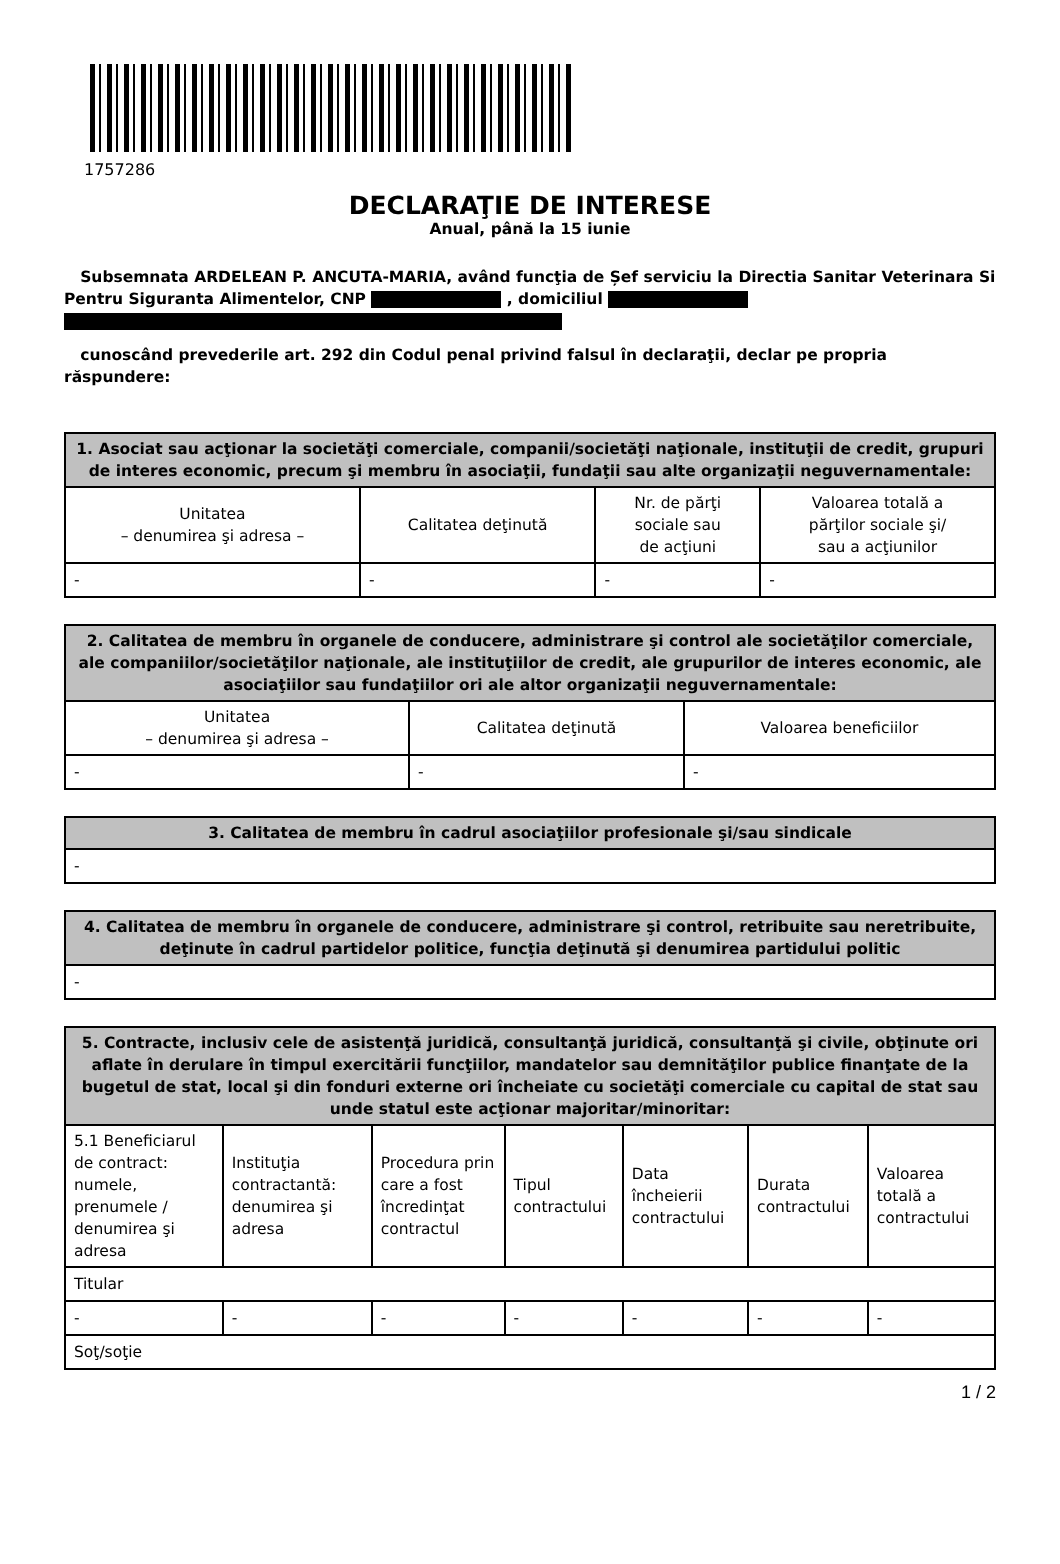1757286
DECLARAŢIE DE INTERESE
Anual, până la 15 iunie
Subsemnata ARDELEAN P. ANCUTA-MARIA, având funcţia de Șef serviciu la Directia Sanitar Veterinara Si Pentru Siguranta Alimentelor, CNP , domiciliul
cunoscând prevederile art. 292 din Codul penal privind falsul în declaraţii, declar pe propria răspundere:
| 1. Asociat sau acţionar la societăţi comerciale, companii/societăţi naţionale, instituţii de credit, grupuri de interes economic, precum şi membru în asociaţii, fundaţii sau alte organizaţii neguvernamentale: | | | |
| --- | --- | --- | --- |
| Unitatea – denumirea şi adresa – | Calitatea deţinută | Nr. de părţi sociale sau de acţiuni | Valoarea totală a părţilor sociale şi/ sau a acţiunilor |
| - | - | - | - |
| 2. Calitatea de membru în organele de conducere, administrare şi control ale societăţilor comerciale, ale companiilor/societăţilor naţionale, ale instituţiilor de credit, ale grupurilor de interes economic, ale asociaţiilor sau fundaţiilor ori ale altor organizaţii neguvernamentale: | | |
| --- | --- | --- |
| Unitatea – denumirea şi adresa – | Calitatea deţinută | Valoarea beneficiilor |
| - | - | - |
| 3. Calitatea de membru în cadrul asociaţiilor profesionale şi/sau sindicale |
| --- |
| - |
| 4. Calitatea de membru în organele de conducere, administrare şi control, retribuite sau neretribuite, deţinute în cadrul partidelor politice, funcţia deţinută şi denumirea partidului politic |
| --- |
| - |
| 5. Contracte, inclusiv cele de asistenţă juridică, consultanţă juridică, consultanţă şi civile, obţinute ori aflate în derulare în timpul exercitării funcţiilor, mandatelor sau demnităţilor publice finanţate de la bugetul de stat, local şi din fonduri externe ori încheiate cu societăţi comerciale cu capital de stat sau unde statul este acţionar majoritar/minoritar: | | | | | | |
| --- | --- | --- | --- | --- | --- | --- |
| 5.1 Beneficiarul de contract: numele, prenumele / denumirea şi adresa | Instituţia contractantă: denumirea şi adresa | Procedura prin care a fost încredinţat contractul | Tipul contractului | Data încheierii contractului | Durata contractului | Valoarea totală a contractului |
| Titular | | | | | | |
| - | - | - | - | - | - | - |
| Soţ/soţie | | | | | | |
1 / 2